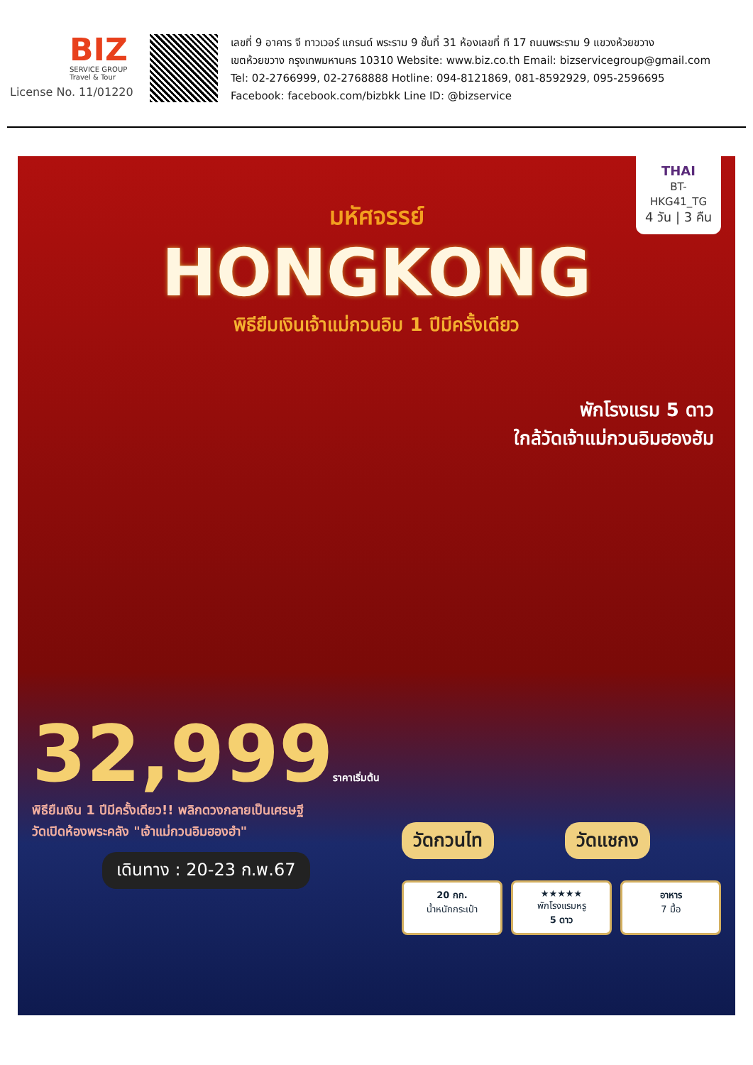BIZ
SERVICE GROUP
Travel & Tour
License No. 11/01220
เลขที่ 9 อาคาร จี ทาวเวอร์ แกรนด์ พระราม 9 ชั้นที่ 31 ห้องเลขที่ ที 17 ถนนพระราม 9 แขวงห้วยขวาง
เขตห้วยขวาง กรุงเทพมหานคร 10310 Website: www.biz.co.th Email: bizservicegroup@gmail.com
Tel: 02-2766999, 02-2768888 Hotline: 094-8121869, 081-8592929, 095-2596695
Facebook: facebook.com/bizbkk Line ID: @bizservice
THAI
BT-HKG41_TG
4 วัน | 3 คืน
มหัศจรรย์
HONGKONG
พิธียืมเงินเจ้าแม่กวนอิม 1 ปีมีครั้งเดียว
พักโรงแรม 5 ดาว
ใกล้วัดเจ้าแม่กวนอิมฮองฮัม
32,999ราคาเริ่มต้น
พิธียืมเงิน 1 ปีมีครั้งเดียว!! พลิกดวงกลายเป็นเศรษฐี
วัดเปิดห้องพระคลัง "เจ้าแม่กวนอิมฮองฮำ"
เดินทาง : 20-23 ก.พ.67
วัดกวนไท วัดแชกง
20 กก.
น้ำหนักกระเป๋า
★★★★★
พักโรงแรมหรู
5 ดาว
อาหาร
7 มื้อ